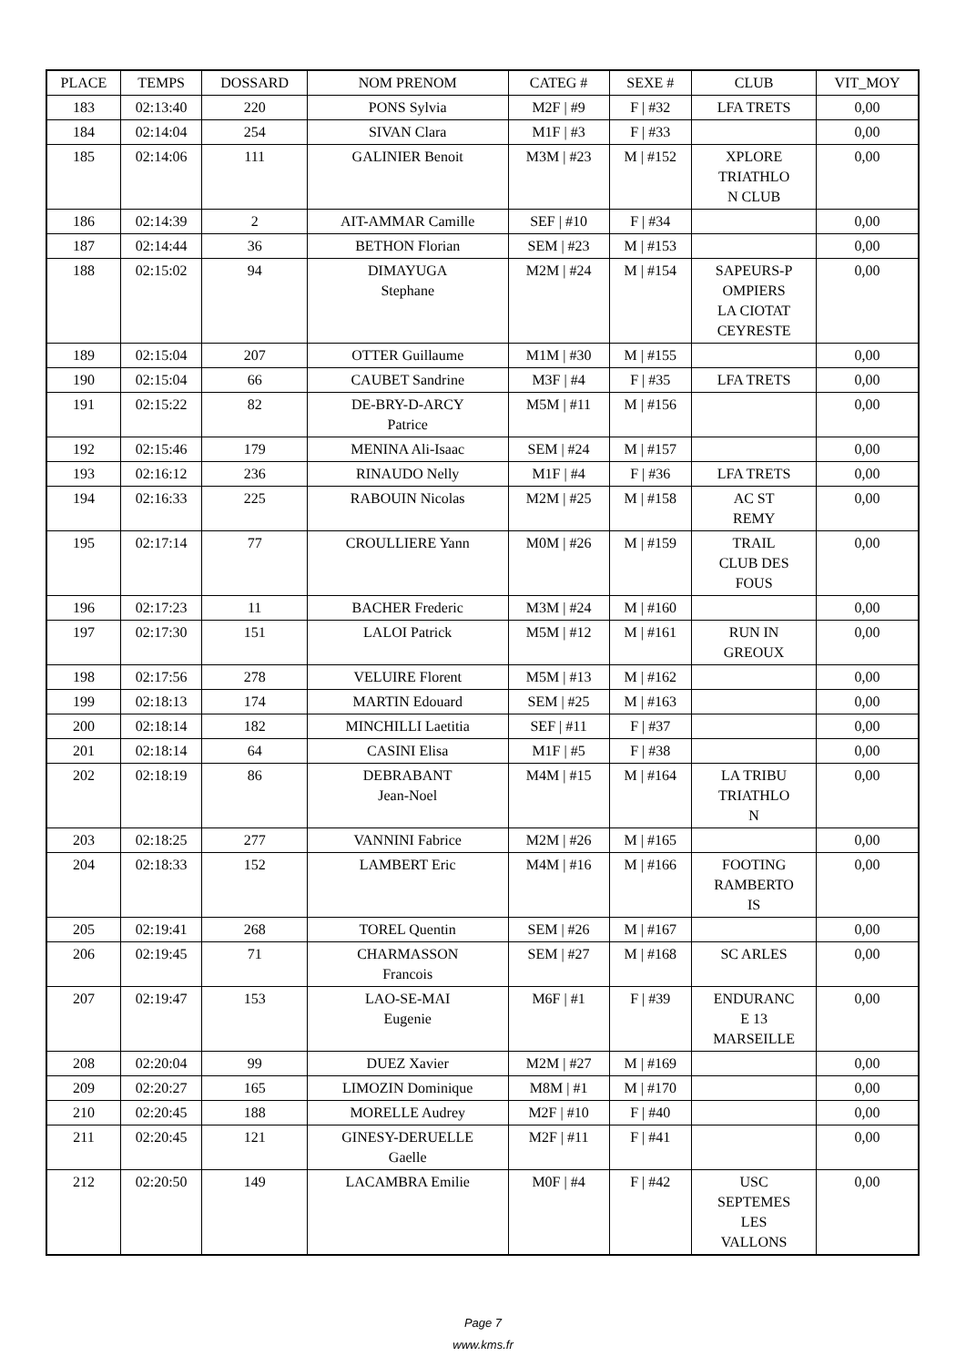| PLACE | TEMPS | DOSSARD | NOM PRENOM | CATEG # | SEXE # | CLUB | VIT_MOY |
| --- | --- | --- | --- | --- | --- | --- | --- |
| 183 | 02:13:40 | 220 | PONS Sylvia | M2F / #9 | F / #32 | LFA TRETS | 0,00 |
| 184 | 02:14:04 | 254 | SIVAN Clara | M1F / #3 | F / #33 | | 0,00 |
| 185 | 02:14:06 | 111 | GALINIER Benoit | M3M / #23 | M / #152 | XPLORE TRIATHLO N CLUB | 0,00 |
| 186 | 02:14:39 | 2 | AIT-AMMAR Camille | SEF / #10 | F / #34 | | 0,00 |
| 187 | 02:14:44 | 36 | BETHON Florian | SEM / #23 | M / #153 | | 0,00 |
| 188 | 02:15:02 | 94 | DIMAYUGA Stephane | M2M / #24 | M / #154 | SAPEURS-P OMPIERS LA CIOTAT CEYRESTE | 0,00 |
| 189 | 02:15:04 | 207 | OTTER Guillaume | M1M / #30 | M / #155 | | 0,00 |
| 190 | 02:15:04 | 66 | CAUBET Sandrine | M3F / #4 | F / #35 | LFA TRETS | 0,00 |
| 191 | 02:15:22 | 82 | DE-BRY-D-ARCY Patrice | M5M / #11 | M / #156 | | 0,00 |
| 192 | 02:15:46 | 179 | MENINA Ali-Isaac | SEM / #24 | M / #157 | | 0,00 |
| 193 | 02:16:12 | 236 | RINAUDO Nelly | M1F / #4 | F / #36 | LFA TRETS | 0,00 |
| 194 | 02:16:33 | 225 | RABOUIN Nicolas | M2M / #25 | M / #158 | AC ST REMY | 0,00 |
| 195 | 02:17:14 | 77 | CROULLIERE Yann | M0M / #26 | M / #159 | TRAIL CLUB DES FOUS | 0,00 |
| 196 | 02:17:23 | 11 | BACHER Frederic | M3M / #24 | M / #160 | | 0,00 |
| 197 | 02:17:30 | 151 | LALOI Patrick | M5M / #12 | M / #161 | RUN IN GREOUX | 0,00 |
| 198 | 02:17:56 | 278 | VELUIRE Florent | M5M / #13 | M / #162 | | 0,00 |
| 199 | 02:18:13 | 174 | MARTIN Edouard | SEM / #25 | M / #163 | | 0,00 |
| 200 | 02:18:14 | 182 | MINCHILLI Laetitia | SEF / #11 | F / #37 | | 0,00 |
| 201 | 02:18:14 | 64 | CASINI Elisa | M1F / #5 | F / #38 | | 0,00 |
| 202 | 02:18:19 | 86 | DEBRABANT Jean-Noel | M4M / #15 | M / #164 | LA TRIBU TRIATHLO N | 0,00 |
| 203 | 02:18:25 | 277 | VANNINI Fabrice | M2M / #26 | M / #165 | | 0,00 |
| 204 | 02:18:33 | 152 | LAMBERT Eric | M4M / #16 | M / #166 | FOOTING RAMBERTO IS | 0,00 |
| 205 | 02:19:41 | 268 | TOREL Quentin | SEM / #26 | M / #167 | | 0,00 |
| 206 | 02:19:45 | 71 | CHARMASSON Francois | SEM / #27 | M / #168 | SC ARLES | 0,00 |
| 207 | 02:19:47 | 153 | LAO-SE-MAI Eugenie | M6F / #1 | F / #39 | ENDURANC E 13 MARSEILLE | 0,00 |
| 208 | 02:20:04 | 99 | DUEZ Xavier | M2M / #27 | M / #169 | | 0,00 |
| 209 | 02:20:27 | 165 | LIMOZIN Dominique | M8M / #1 | M / #170 | | 0,00 |
| 210 | 02:20:45 | 188 | MORELLE Audrey | M2F / #10 | F / #40 | | 0,00 |
| 211 | 02:20:45 | 121 | GINESY-DERUELLE Gaelle | M2F / #11 | F / #41 | | 0,00 |
| 212 | 02:20:50 | 149 | LACAMBRA Emilie | M0F / #4 | F / #42 | USC SEPTEMES LES VALLONS | 0,00 |
Page 7
www.kms.fr